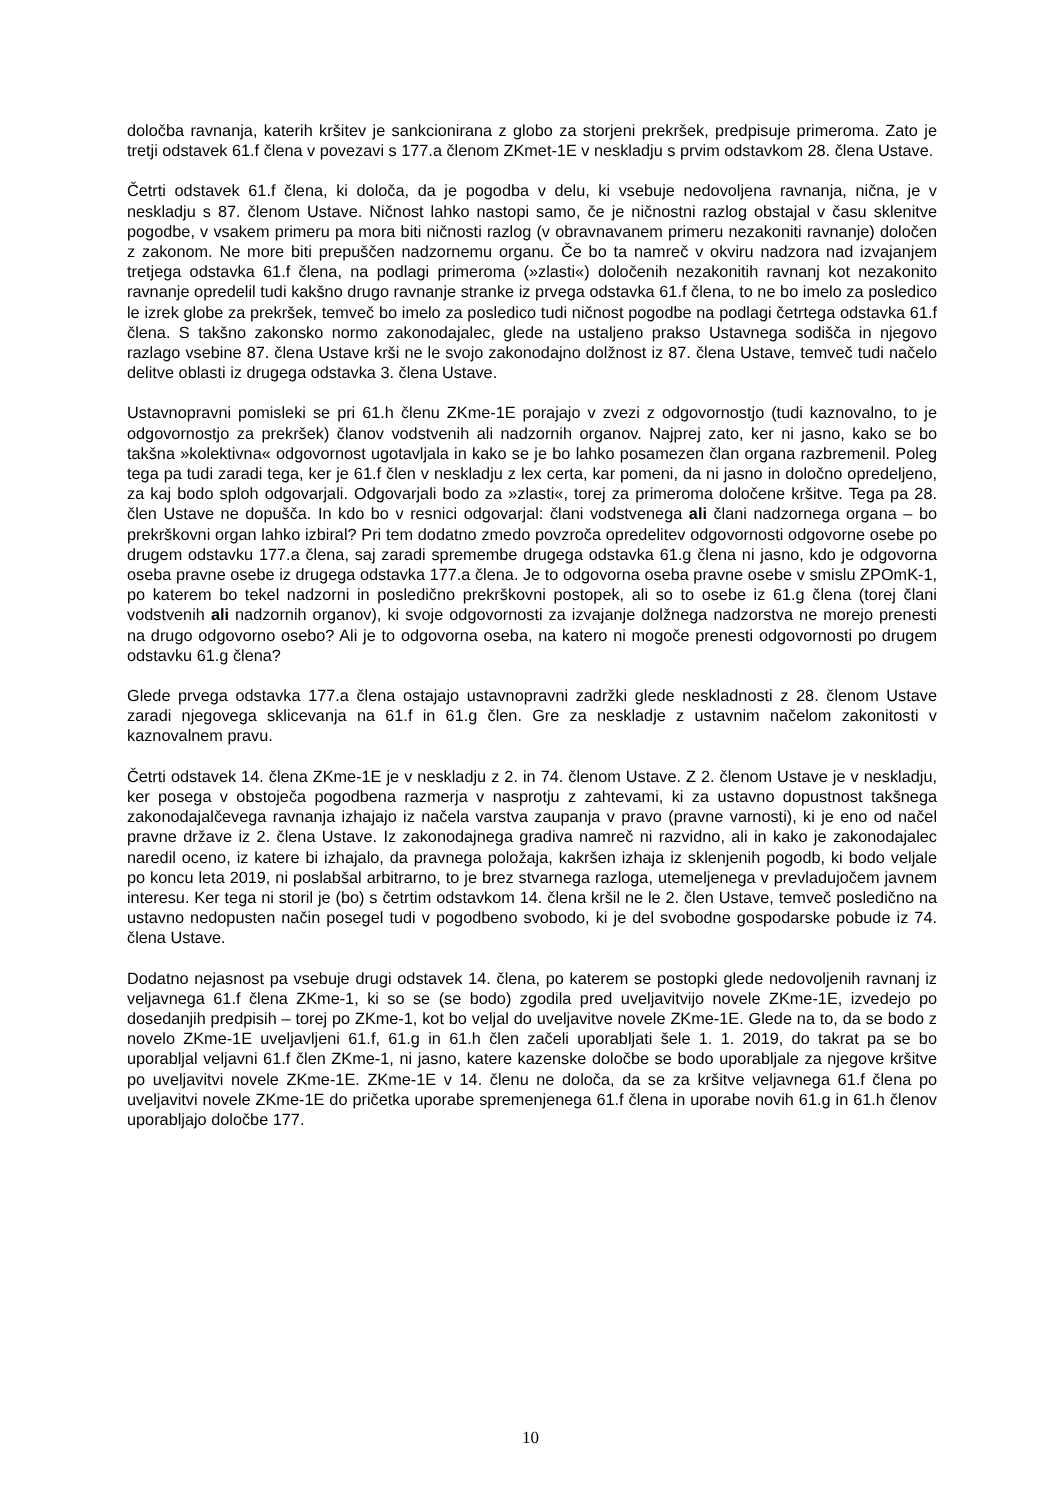določba ravnanja, katerih kršitev je sankcionirana z globo za storjeni prekršek, predpisuje primeroma. Zato je tretji odstavek 61.f člena v povezavi s 177.a členom ZKmet-1E v neskladju s prvim odstavkom 28. člena Ustave.
Četrti odstavek 61.f člena, ki določa, da je pogodba v delu, ki vsebuje nedovoljena ravnanja, nična, je v neskladju s 87. členom Ustave. Ničnost lahko nastopi samo, če je ničnostni razlog obstajal v času sklenitve pogodbe, v vsakem primeru pa mora biti ničnosti razlog (v obravnavanem primeru nezakoniti ravnanje) določen z zakonom. Ne more biti prepuščen nadzornemu organu. Če bo ta namreč v okviru nadzora nad izvajanjem tretjega odstavka 61.f člena, na podlagi primeroma (»zlasti«) določenih nezakonitih ravnanj kot nezakonito ravnanje opredelil tudi kakšno drugo ravnanje stranke iz prvega odstavka 61.f člena, to ne bo imelo za posledico le izrek globe za prekršek, temveč bo imelo za posledico tudi ničnost pogodbe na podlagi četrtega odstavka 61.f člena. S takšno zakonsko normo zakonodajalec, glede na ustaljeno prakso Ustavnega sodišča in njegovo razlago vsebine 87. člena Ustave krši ne le svojo zakonodajno dolžnost iz 87. člena Ustave, temveč tudi načelo delitve oblasti iz drugega odstavka 3. člena Ustave.
Ustavnopravni pomisleki se pri 61.h členu ZKme-1E porajajo v zvezi z odgovornostjo (tudi kaznovalno, to je odgovornostjo za prekršek) članov vodstvenih ali nadzornih organov. Najprej zato, ker ni jasno, kako se bo takšna »kolektivna« odgovornost ugotavljala in kako se je bo lahko posamezen član organa razbremenil. Poleg tega pa tudi zaradi tega, ker je 61.f člen v neskladju z lex certa, kar pomeni, da ni jasno in določno opredeljeno, za kaj bodo sploh odgovarjali. Odgovarjali bodo za »zlasti«, torej za primeroma določene kršitve. Tega pa 28. člen Ustave ne dopušča. In kdo bo v resnici odgovarjal: člani vodstvenega ali člani nadzornega organa – bo prekrškovni organ lahko izbiral? Pri tem dodatno zmedo povzroča opredelitev odgovornosti odgovorne osebe po drugem odstavku 177.a člena, saj zaradi spremembe drugega odstavka 61.g člena ni jasno, kdo je odgovorna oseba pravne osebe iz drugega odstavka 177.a člena. Je to odgovorna oseba pravne osebe v smislu ZPOmK-1, po katerem bo tekel nadzorni in posledično prekrškovni postopek, ali so to osebe iz 61.g člena (torej člani vodstvenih ali nadzornih organov), ki svoje odgovornosti za izvajanje dolžnega nadzorstva ne morejo prenesti na drugo odgovorno osebo? Ali je to odgovorna oseba, na katero ni mogoče prenesti odgovornosti po drugem odstavku 61.g člena?
Glede prvega odstavka 177.a člena ostajajo ustavnopravni zadržki glede neskladnosti z 28. členom Ustave zaradi njegovega sklicevanja na 61.f in 61.g člen. Gre za neskladje z ustavnim načelom zakonitosti v kaznovalnem pravu.
Četrti odstavek 14. člena ZKme-1E je v neskladju z 2. in 74. členom Ustave. Z 2. členom Ustave je v neskladju, ker posega v obstoječa pogodbena razmerja v nasprotju z zahtevami, ki za ustavno dopustnost takšnega zakonodajalčevega ravnanja izhajajo iz načela varstva zaupanja v pravo (pravne varnosti), ki je eno od načel pravne države iz 2. člena Ustave. Iz zakonodajnega gradiva namreč ni razvidno, ali in kako je zakonodajalec naredil oceno, iz katere bi izhajalo, da pravnega položaja, kakršen izhaja iz sklenjenih pogodb, ki bodo veljale po koncu leta 2019, ni poslabšal arbitrarno, to je brez stvarnega razloga, utemeljenega v prevladujočem javnem interesu. Ker tega ni storil je (bo) s četrtim odstavkom 14. člena kršil ne le 2. člen Ustave, temveč posledično na ustavno nedopusten način posegel tudi v pogodbeno svobodo, ki je del svobodne gospodarske pobude iz 74. člena Ustave.
Dodatno nejasnost pa vsebuje drugi odstavek 14. člena, po katerem se postopki glede nedovoljenih ravnanj iz veljavnega 61.f člena ZKme-1, ki so se (se bodo) zgodila pred uveljavitvijo novele ZKme-1E, izvedejo po dosedanjih predpisih – torej po ZKme-1, kot bo veljal do uveljavitve novele ZKme-1E. Glede na to, da se bodo z novelo ZKme-1E uveljavljeni 61.f, 61.g in 61.h člen začeli uporabljati šele 1. 1. 2019, do takrat pa se bo uporabljal veljavni 61.f člen ZKme-1, ni jasno, katere kazenske določbe se bodo uporabljale za njegove kršitve po uveljavitvi novele ZKme-1E. ZKme-1E v 14. členu ne določa, da se za kršitve veljavnega 61.f člena po uveljavitvi novele ZKme-1E do pričetka uporabe spremenjenega 61.f člena in uporabe novih 61.g in 61.h členov uporabljajo določbe 177.
10